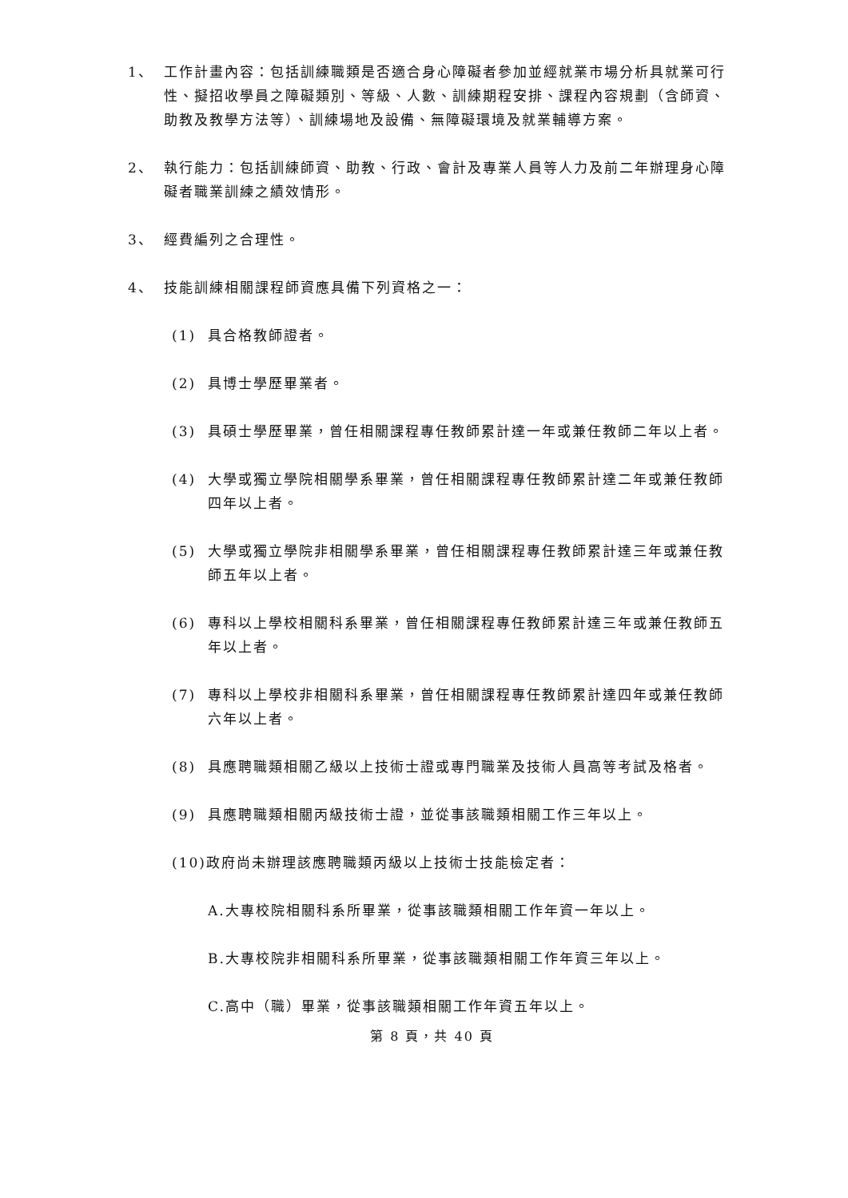1、 工作計畫內容：包括訓練職類是否適合身心障礙者參加並經就業市場分析具就業可行性、擬招收學員之障礙類別、等級、人數、訓練期程安排、課程內容規劃（含師資、助教及教學方法等）、訓練場地及設備、無障礙環境及就業輔導方案。
2、 執行能力：包括訓練師資、助教、行政、會計及專業人員等人力及前二年辦理身心障礙者職業訓練之績效情形。
3、 經費編列之合理性。
4、 技能訓練相關課程師資應具備下列資格之一：
(1) 具合格教師證者。
(2) 具博士學歷畢業者。
(3) 具碩士學歷畢業，曾任相關課程專任教師累計達一年或兼任教師二年以上者。
(4) 大學或獨立學院相關學系畢業，曾任相關課程專任教師累計達二年或兼任教師四年以上者。
(5) 大學或獨立學院非相關學系畢業，曾任相關課程專任教師累計達三年或兼任教師五年以上者。
(6) 專科以上學校相關科系畢業，曾任相關課程專任教師累計達三年或兼任教師五年以上者。
(7) 專科以上學校非相關科系畢業，曾任相關課程專任教師累計達四年或兼任教師六年以上者。
(8) 具應聘職類相關乙級以上技術士證或專門職業及技術人員高等考試及格者。
(9) 具應聘職類相關丙級技術士證，並從事該職類相關工作三年以上。
(10)政府尚未辦理該應聘職類丙級以上技術士技能檢定者：
A.大專校院相關科系所畢業，從事該職類相關工作年資一年以上。
B.大專校院非相關科系所畢業，從事該職類相關工作年資三年以上。
C.高中（職）畢業，從事該職類相關工作年資五年以上。
第 8 頁，共 40 頁